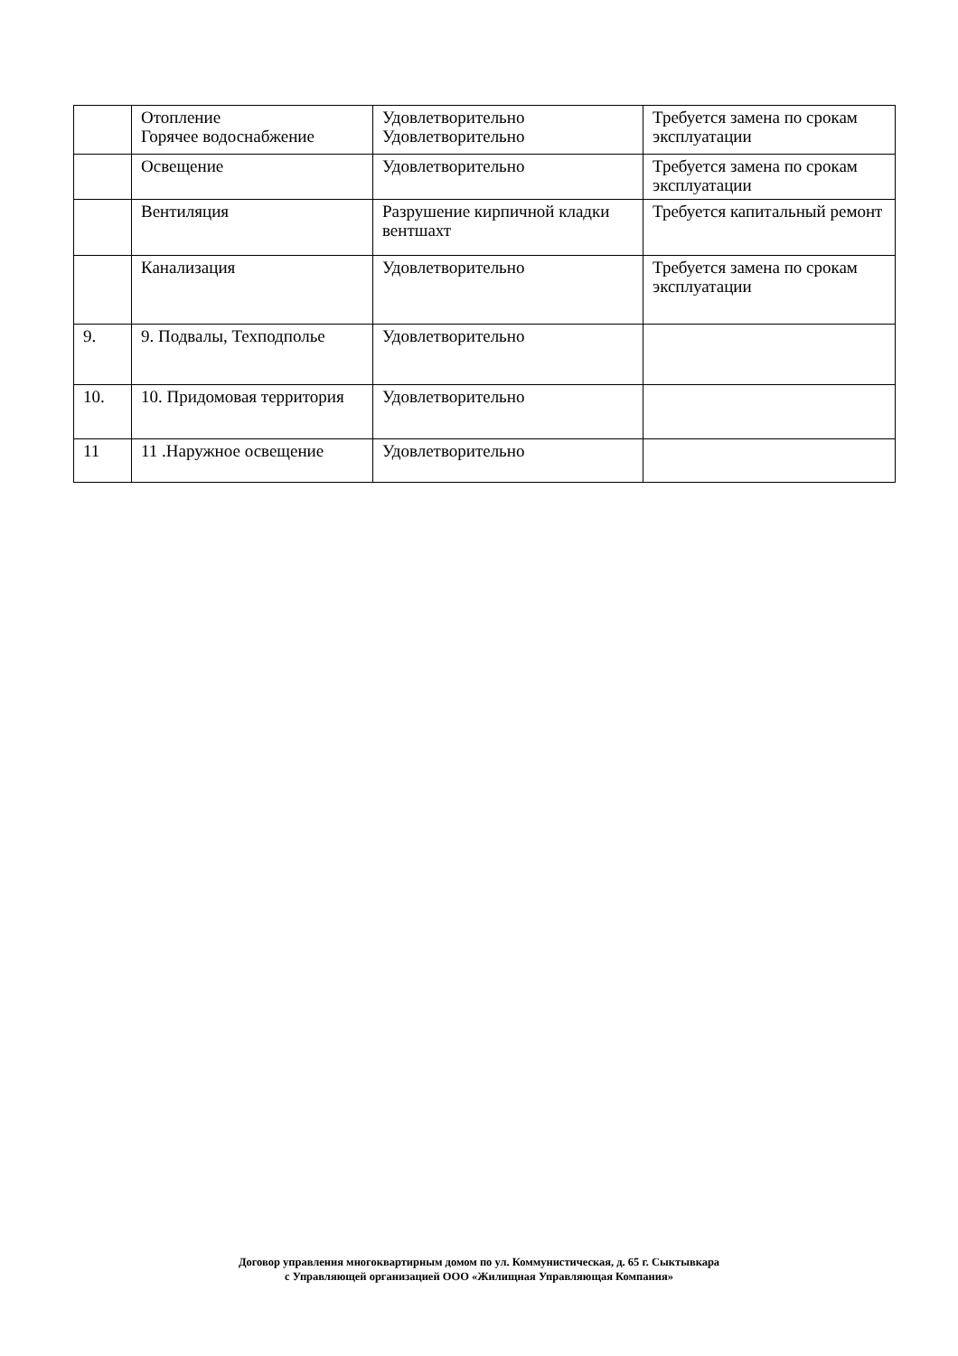| | Отопление Горячее водоснабжение | Удовлетворительно Удовлетворительно | Требуется замена по срокам эксплуатации |
| | Освещение | Удовлетворительно | Требуется замена по срокам эксплуатации |
| | Вентиляция | Разрушение кирпичной кладки вентшахт | Требуется капитальный ремонт |
| | Канализация | Удовлетворительно | Требуется замена по срокам эксплуатации |
| 9. | 9. Подвалы, Техподполье | Удовлетворительно | |
| 10. | 10. Придомовая территория | Удовлетворительно | |
| 11 | 11 .Наружное освещение | Удовлетворительно | |
Договор управления многоквартирным домом по ул. Коммунистическая, д. 65 г. Сыктывкара
с Управляющей организацией ООО «Жилищная Управляющая Компания»